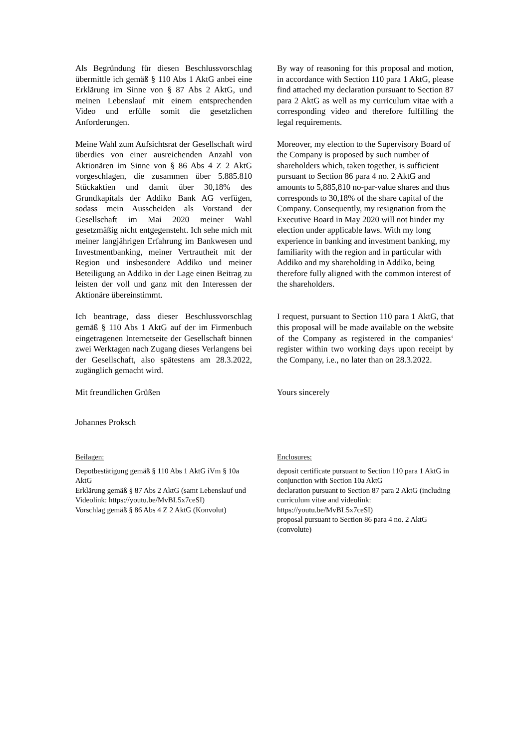Als Begründung für diesen Beschlussvorschlag übermittle ich gemäß § 110 Abs 1 AktG anbei eine Erklärung im Sinne von § 87 Abs 2 AktG, und meinen Lebenslauf mit einem entsprechenden Video und erfülle somit die gesetzlichen Anforderungen.
By way of reasoning for this proposal and motion, in accordance with Section 110 para 1 AktG, please find attached my declaration pursuant to Section 87 para 2 AktG as well as my curriculum vitae with a corresponding video and therefore fulfilling the legal requirements.
Meine Wahl zum Aufsichtsrat der Gesellschaft wird überdies von einer ausreichenden Anzahl von Aktionären im Sinne von § 86 Abs 4 Z 2 AktG vorgeschlagen, die zusammen über 5.885.810 Stückaktien und damit über 30,18% des Grundkapitals der Addiko Bank AG verfügen, sodass mein Ausscheiden als Vorstand der Gesellschaft im Mai 2020 meiner Wahl gesetzmäßig nicht entgegensteht. Ich sehe mich mit meiner langjährigen Erfahrung im Bankwesen und Investmentbanking, meiner Vertrautheit mit der Region und insbesondere Addiko und meiner Beteiligung an Addiko in der Lage einen Beitrag zu leisten der voll und ganz mit den Interessen der Aktionäre übereinstimmt.
Moreover, my election to the Supervisory Board of the Company is proposed by such number of shareholders which, taken together, is sufficient pursuant to Section 86 para 4 no. 2 AktG and amounts to 5,885,810 no-par-value shares and thus corresponds to 30,18% of the share capital of the Company. Consequently, my resignation from the Executive Board in May 2020 will not hinder my election under applicable laws. With my long experience in banking and investment banking, my familiarity with the region and in particular with Addiko and my shareholding in Addiko, being therefore fully aligned with the common interest of the shareholders.
Ich beantrage, dass dieser Beschlussvorschlag gemäß § 110 Abs 1 AktG auf der im Firmenbuch eingetragenen Internetseite der Gesellschaft binnen zwei Werktagen nach Zugang dieses Verlangens bei der Gesellschaft, also spätestens am 28.3.2022, zugänglich gemacht wird.
I request, pursuant to Section 110 para 1 AktG, that this proposal will be made available on the website of the Company as registered in the companies‘ register within two working days upon receipt by the Company, i.e., no later than on 28.3.2022.
Mit freundlichen Grüßen
Johannes Proksch
Yours sincerely
Beilagen:
Depotbestätigung gemäß § 110 Abs 1 AktG iVm § 10a AktG
Erklärung gemäß § 87 Abs 2 AktG (samt Lebenslauf und Videolink: https://youtu.be/MvBL5x7ceSI)
Vorschlag gemäß § 86 Abs 4 Z 2 AktG (Konvolut)
Enclosures:
deposit certificate pursuant to Section 110 para 1 AktG in conjunction with Section 10a AktG
declaration pursuant to Section 87 para 2 AktG (including curriculum vitae and videolink: https://youtu.be/MvBL5x7ceSI)
proposal pursuant to Section 86 para 4 no. 2 AktG (convolute)